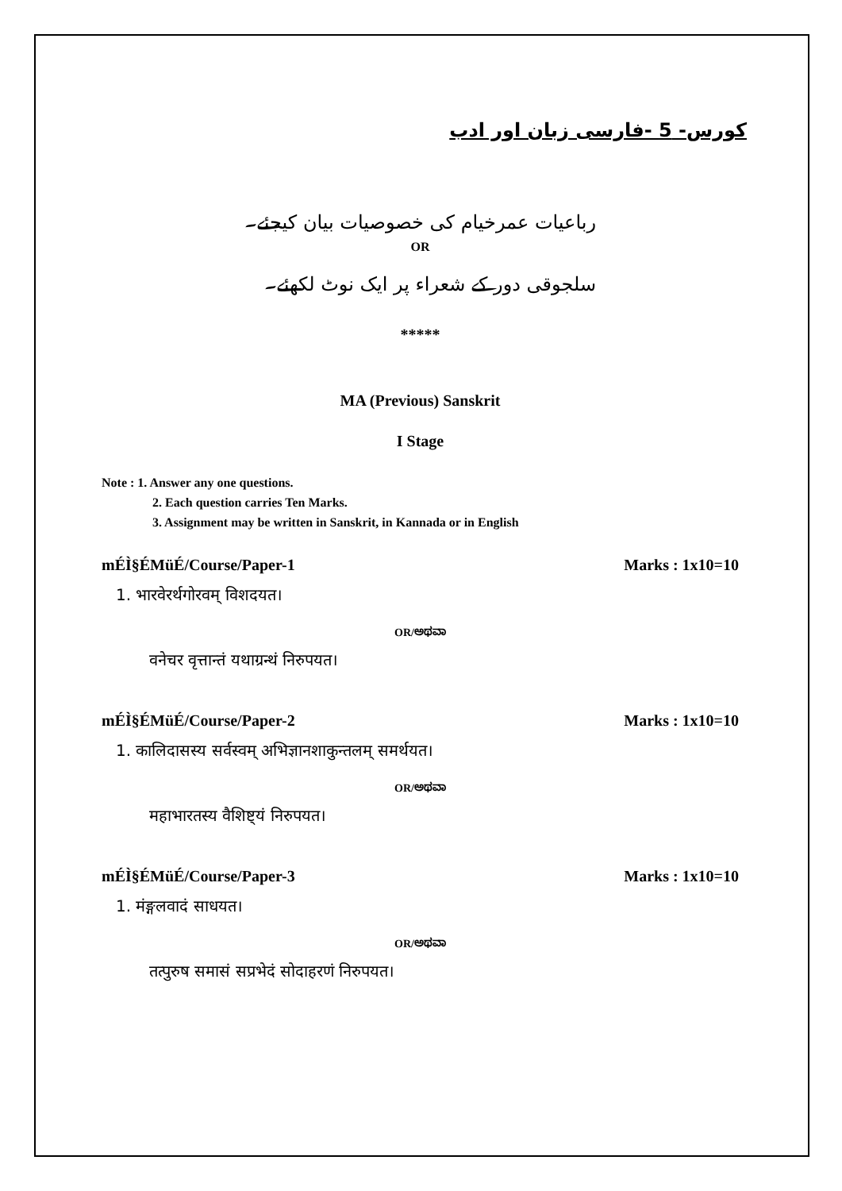کورس- 5 -فارسی زبان اور ادب
رباعیات عمرخیام کی خصوصیات بیان کیجئے۔
OR
سلجوقی دور کے شعراء پر ایک نوٹ لکھئے۔
*****
MA (Previous) Sanskrit
I Stage
Note : 1. Answer any one questions.
2. Each question carries Ten Marks.
3. Assignment may be written in Sanskrit, in Kannada or in English
mÉÌ§ÉMüÉ/Course/Paper-1 Marks : 1x10=10
1. भारवेरर्थगोरवम् विशदयत।
OR/ಅಥವಾ
वनेचर वृत्तान्तं यथाग्रन्थं निरुपयत।
mÉÌ§ÉMüÉ/Course/Paper-2 Marks : 1x10=10
1. कालिदासस्य सर्वस्वम् अभिज्ञानशाकुन्तलम् समर्थयत।
OR/ಅಥವಾ
महाभारतस्य वैशिष्ट्यं निरुपयत।
mÉÌ§ÉMüÉ/Course/Paper-3 Marks : 1x10=10
1. मंङ्गलवादं साधयत।
OR/ಅಥವಾ
तत्पुरुष समासं सप्रभेदं सोदाहरणं निरुपयत।